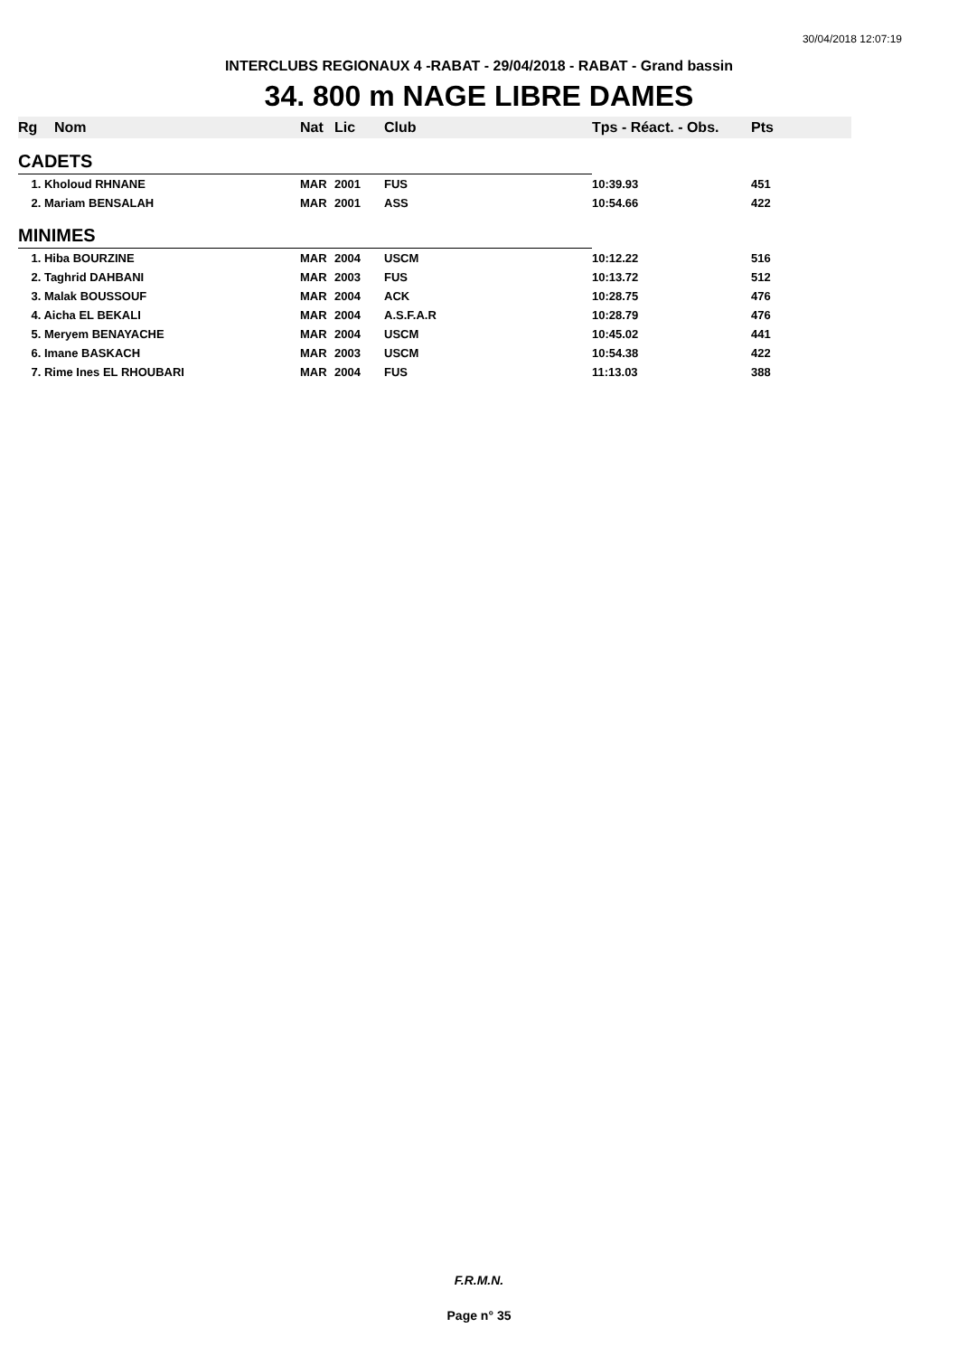30/04/2018 12:07:19
INTERCLUBS REGIONAUX 4 -RABAT - 29/04/2018 - RABAT - Grand bassin
34. 800 m NAGE LIBRE DAMES
| Rg | Nom | Nat | Lic | Club | Tps - Réact. - Obs. | Pts |
| --- | --- | --- | --- | --- | --- | --- |
| CADETS | | | | | | |
| 1. Kholoud RHNANE | | MAR | 2001 | FUS | 10:39.93 | 451 |
| 2. Mariam BENSALAH | | MAR | 2001 | ASS | 10:54.66 | 422 |
| MINIMES | | | | | | |
| 1. Hiba BOURZINE | | MAR | 2004 | USCM | 10:12.22 | 516 |
| 2. Taghrid DAHBANI | | MAR | 2003 | FUS | 10:13.72 | 512 |
| 3. Malak BOUSSOUF | | MAR | 2004 | ACK | 10:28.75 | 476 |
| 4. Aicha EL BEKALI | | MAR | 2004 | A.S.F.A.R | 10:28.79 | 476 |
| 5. Meryem BENAYACHE | | MAR | 2004 | USCM | 10:45.02 | 441 |
| 6. Imane BASKACH | | MAR | 2003 | USCM | 10:54.38 | 422 |
| 7. Rime Ines EL RHOUBARI | | MAR | 2004 | FUS | 11:13.03 | 388 |
F.R.M.N.
Page n° 35